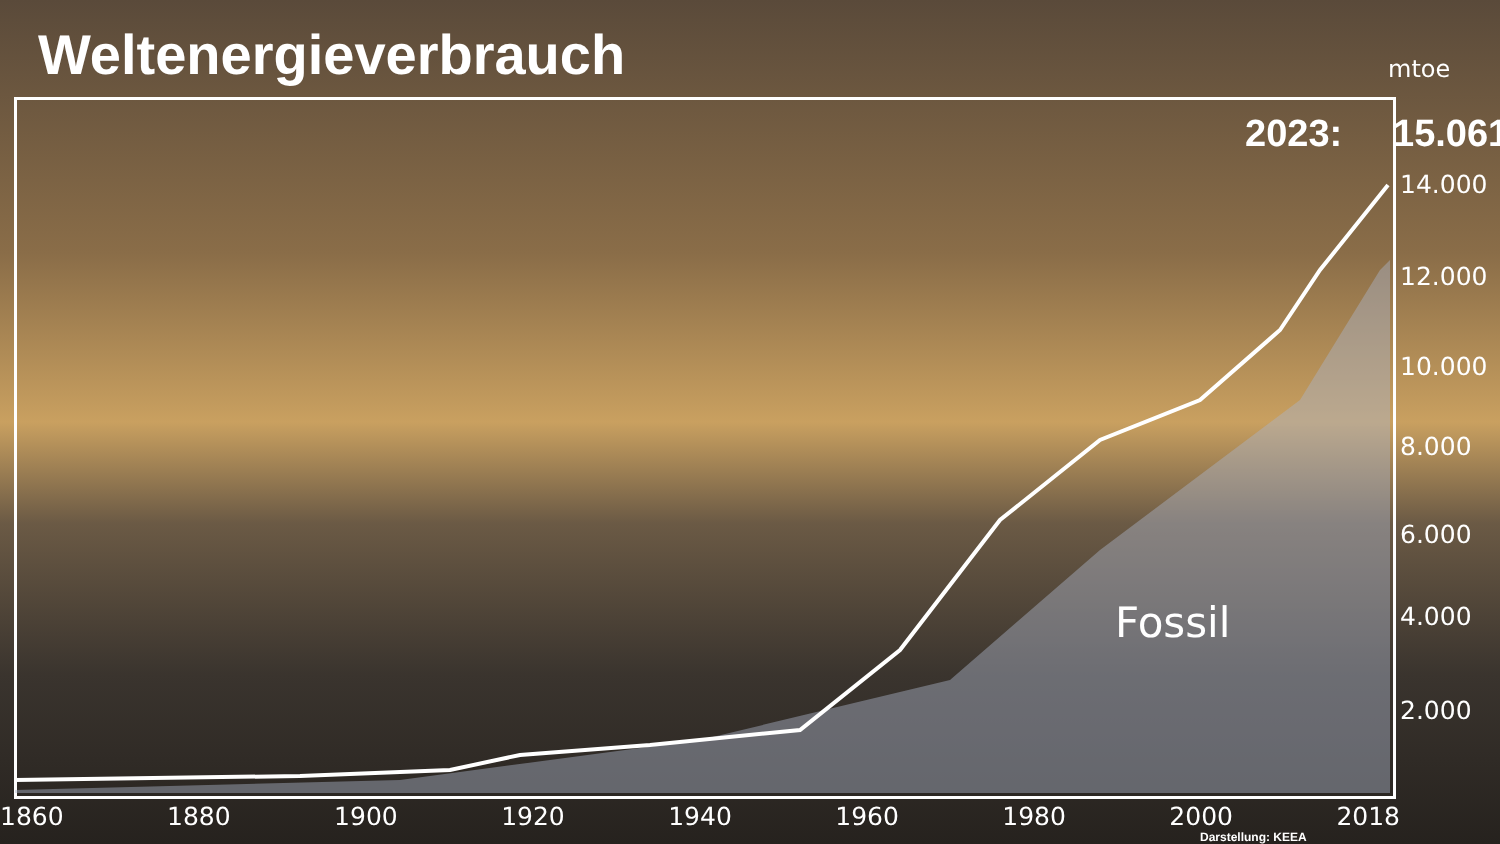Weltenergieverbrauch
mtoe
2023: 15.061
14.000
12.000
10.000
8.000
6.000
4.000
2.000
Fossil
1860 1880 1900 1920 1940 1960 1980 2000 2018
Darstellung: KEEA